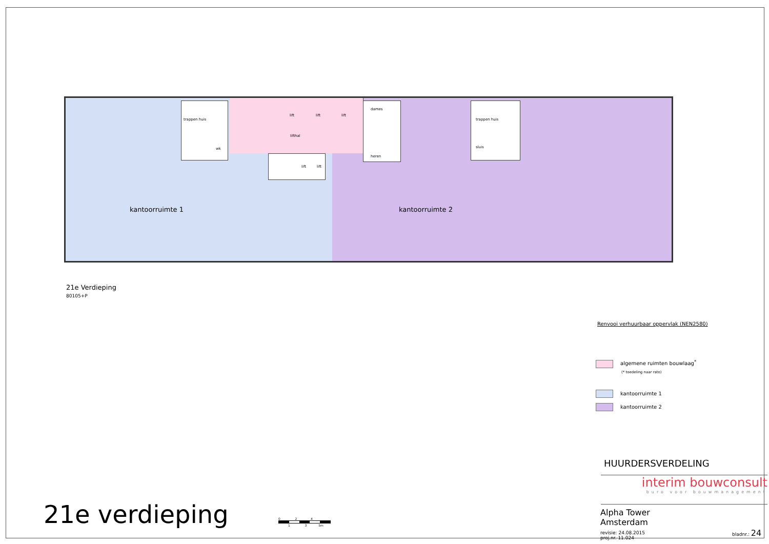trappen huis
wk
lift lift lift
lifthal
lift lift
dames
heren
trappen huis
sluis
kantoorruimte 1 kantoorruimte 2
21e Verdieping
80105+P
Renvooi verhuurbaar oppervlak (NEN2580)
algemene ruimten bouwlaag<sup>*</sup>
(* toedeling naar rato)
kantoorruimte 1
kantoorruimte 2
HUURDERSVERDELING
interim bouwconsult
buro voor bouwmanagement
Alpha Tower
Amsterdam
revisie: 24.08.2015
proj.nr. 11.024
bladnr.: 24
21e verdieping
0 2 4
1 3 5m